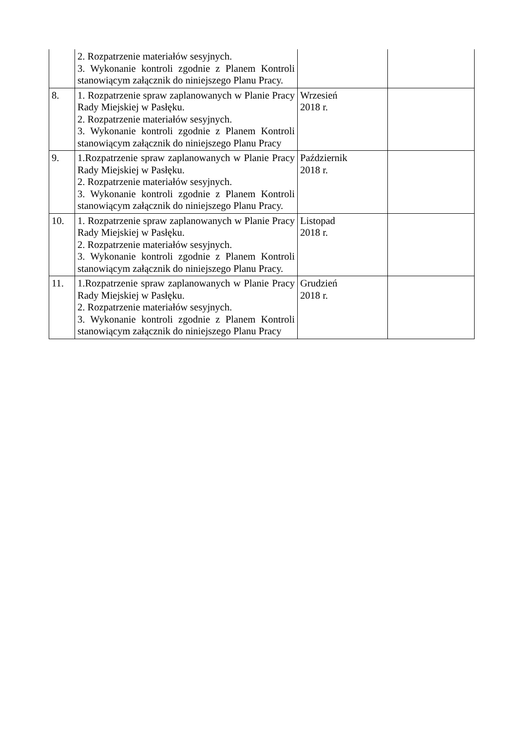| | 2. Rozpatrzenie materiałów sesyjnych. 3. Wykonanie kontroli zgodnie z Planem Kontroli stanowiącym załącznik do niniejszego Planu Pracy. | | |
| 8. | 1. Rozpatrzenie spraw zaplanowanych w Planie Pracy Rady Miejskiej w Pasłęku. 2. Rozpatrzenie materiałów sesyjnych. 3. Wykonanie kontroli zgodnie z Planem Kontroli stanowiącym załącznik do niniejszego Planu Pracy | Wrzesień 2018 r. | |
| 9. | 1.Rozpatrzenie spraw zaplanowanych w Planie Pracy Rady Miejskiej w Pasłęku. 2. Rozpatrzenie materiałów sesyjnych. 3. Wykonanie kontroli zgodnie z Planem Kontroli stanowiącym załącznik do niniejszego Planu Pracy. | Październik 2018 r. | |
| 10. | 1. Rozpatrzenie spraw zaplanowanych w Planie Pracy Rady Miejskiej w Pasłęku. 2. Rozpatrzenie materiałów sesyjnych. 3. Wykonanie kontroli zgodnie z Planem Kontroli stanowiącym załącznik do niniejszego Planu Pracy. | Listopad 2018 r. | |
| 11. | 1.Rozpatrzenie spraw zaplanowanych w Planie Pracy Rady Miejskiej w Pasłęku. 2. Rozpatrzenie materiałów sesyjnych. 3. Wykonanie kontroli zgodnie z Planem Kontroli stanowiącym załącznik do niniejszego Planu Pracy | Grudzień 2018 r. | |